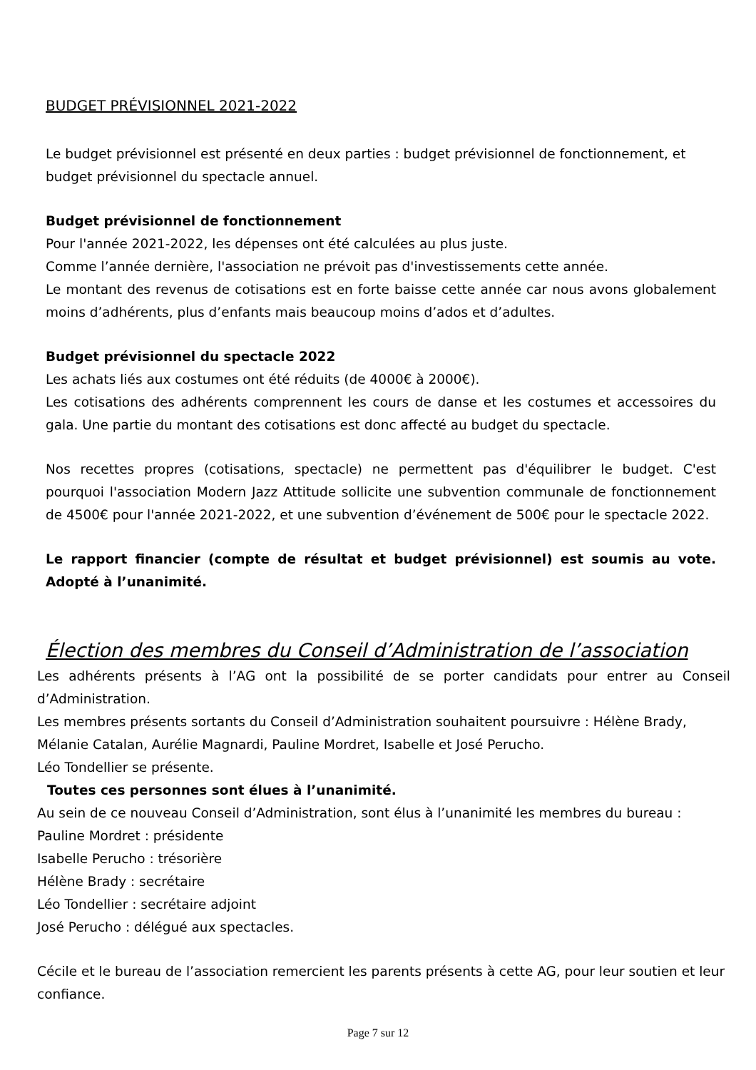BUDGET PRÉVISIONNEL 2021-2022
Le budget prévisionnel est présenté en deux parties : budget prévisionnel de fonctionnement, et budget prévisionnel du spectacle annuel.
Budget prévisionnel de fonctionnement
Pour l'année 2021-2022, les dépenses ont été calculées au plus juste.
Comme l’année dernière, l'association ne prévoit pas d'investissements cette année.
Le montant des revenus de cotisations est en forte baisse cette année car nous avons globalement moins d’adhérents, plus d’enfants mais beaucoup moins d’ados et d’adultes.
Budget prévisionnel du spectacle 2022
Les achats liés aux costumes ont été réduits (de 4000€ à 2000€).
Les cotisations des adhérents comprennent les cours de danse et les costumes et accessoires du gala. Une partie du montant des cotisations est donc affecté au budget du spectacle.
Nos recettes propres (cotisations, spectacle) ne permettent pas d'équilibrer le budget. C'est pourquoi l'association Modern Jazz Attitude sollicite une subvention communale de fonctionnement de 4500€ pour l'année 2021-2022, et une subvention d’événement de 500€ pour le spectacle 2022.
Le rapport financier (compte de résultat et budget prévisionnel) est soumis au vote. Adopté à l’unanimité.
Élection des membres du Conseil d’Administration de l’association
Les adhérents présents à l’AG ont la possibilité de se porter candidats pour entrer au Conseil d’Administration.
Les membres présents sortants du Conseil d’Administration souhaitent poursuivre : Hélène Brady, Mélanie Catalan, Aurélie Magnardi, Pauline Mordret, Isabelle et José Perucho.
Léo Tondellier se présente.
Toutes ces personnes sont élues à l’unanimité.
Au sein de ce nouveau Conseil d’Administration, sont élus à l’unanimité les membres du bureau :
Pauline Mordret : présidente
Isabelle Perucho : trésorière
Hélène Brady : secrétaire
Léo Tondellier : secrétaire adjoint
José Perucho : délégué aux spectacles.
Cécile et le bureau de l’association remercient les parents présents à cette AG, pour leur soutien et leur confiance.
Page 7 sur 12